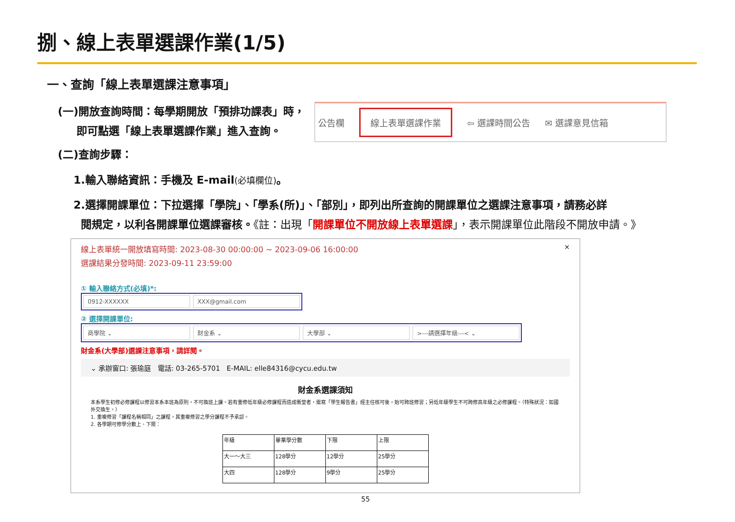捌、線上表單選課作業(1/5)
一、查詢「線上表單選課注意事項」
(一)開放查詢時間：每學期開放「預排功課表」時，
即可點選「線上表單選課作業」進入查詢。
公告欄 線上表單選課作業 ⇦ 選課時間公告 ✉ 選課意見信箱
(二)查詢步驟：
1.輸入聯絡資訊：手機及 E-mail(必填欄位)。
2.選擇開課單位：下拉選擇「學院」、「學系(所)」、「部別」，即列出所查詢的開課單位之選課注意事項，請務必詳
閱規定，以利各開課單位選課審核。《註：出現「開課單位不開放線上表單選課」，表示開課單位此階段不開放申請。》
線上表單統一開放填寫時間: 2023-08-30 00:00:00 ~ 2023-09-06 16:00:00
選課結果分發時間: 2023-09-11 23:59:00
① 輸入聯絡方式(必填)*:
0912-XXXXXX XXX@gmail.com
② 選擇開課單位:
商學院 ⌄ 財金系 ⌄ 大學部 ⌄ >---請選擇年級---< ⌄
財金系(大學部)選課注意事項，請詳閱。
⌄ 承辦窗口: 張瑜庭 電話: 03-265-5701 E-MAIL: elle84316@cycu.edu.tw
財金系選課須知
本系學生初修必修課程以修習本系本班為原則，不可換班上課。若有重修低年級必修課程而造成衝堂者，需寫「學生報告書」經主任核可後，始可跨班修習；另低年級學生不可跨修高年級之必修課程。（特殊狀況：如國外交換生。）
1. 重複修習「課程名稱相同」之課程，其重複修習之學分課程不予承認。
2. 各學期可修學分數上、下限：
| 年級 | 畢業學分數 | 下限 | 上限 |
| 大一～大三 | 128學分 | 12學分 | 25學分 |
| 大四 | 128學分 | 9學分 | 25學分 |
×
55